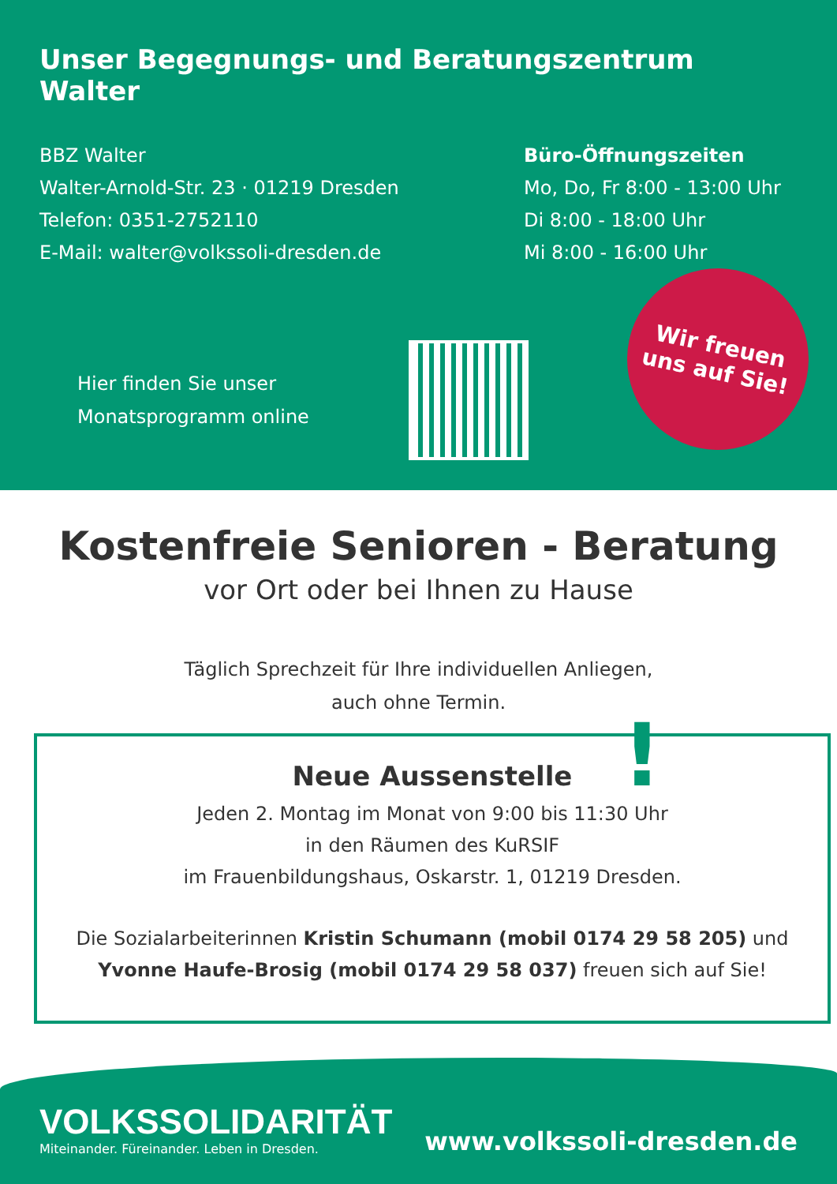Unser Begegnungs- und Beratungszentrum Walter
BBZ Walter
Walter-Arnold-Str. 23 · 01219 Dresden
Telefon: 0351-2752110
E-Mail: walter@volkssoli-dresden.de
Büro-Öffnungszeiten
Mo, Do, Fr 8:00 - 13:00 Uhr
Di 8:00 - 18:00 Uhr
Mi 8:00 - 16:00 Uhr
Hier finden Sie unser Monatsprogramm online
Wir freuen
uns auf Sie!
Kostenfreie Senioren - Beratung
vor Ort oder bei Ihnen zu Hause
Täglich Sprechzeit für Ihre individuellen Anliegen,
auch ohne Termin.
!
Neue Aussenstelle
Jeden 2. Montag im Monat von 9:00 bis 11:30 Uhr
in den Räumen des KuRSIF
im Frauenbildungshaus, Oskarstr. 1, 01219 Dresden.
Die Sozialarbeiterinnen Kristin Schumann (mobil 0174 29 58 205) und
Yvonne Haufe-Brosig (mobil 0174 29 58 037) freuen sich auf Sie!
VOLKSSOLIDARITÄT
Miteinander. Füreinander. Leben in Dresden.
www.volkssoli-dresden.de